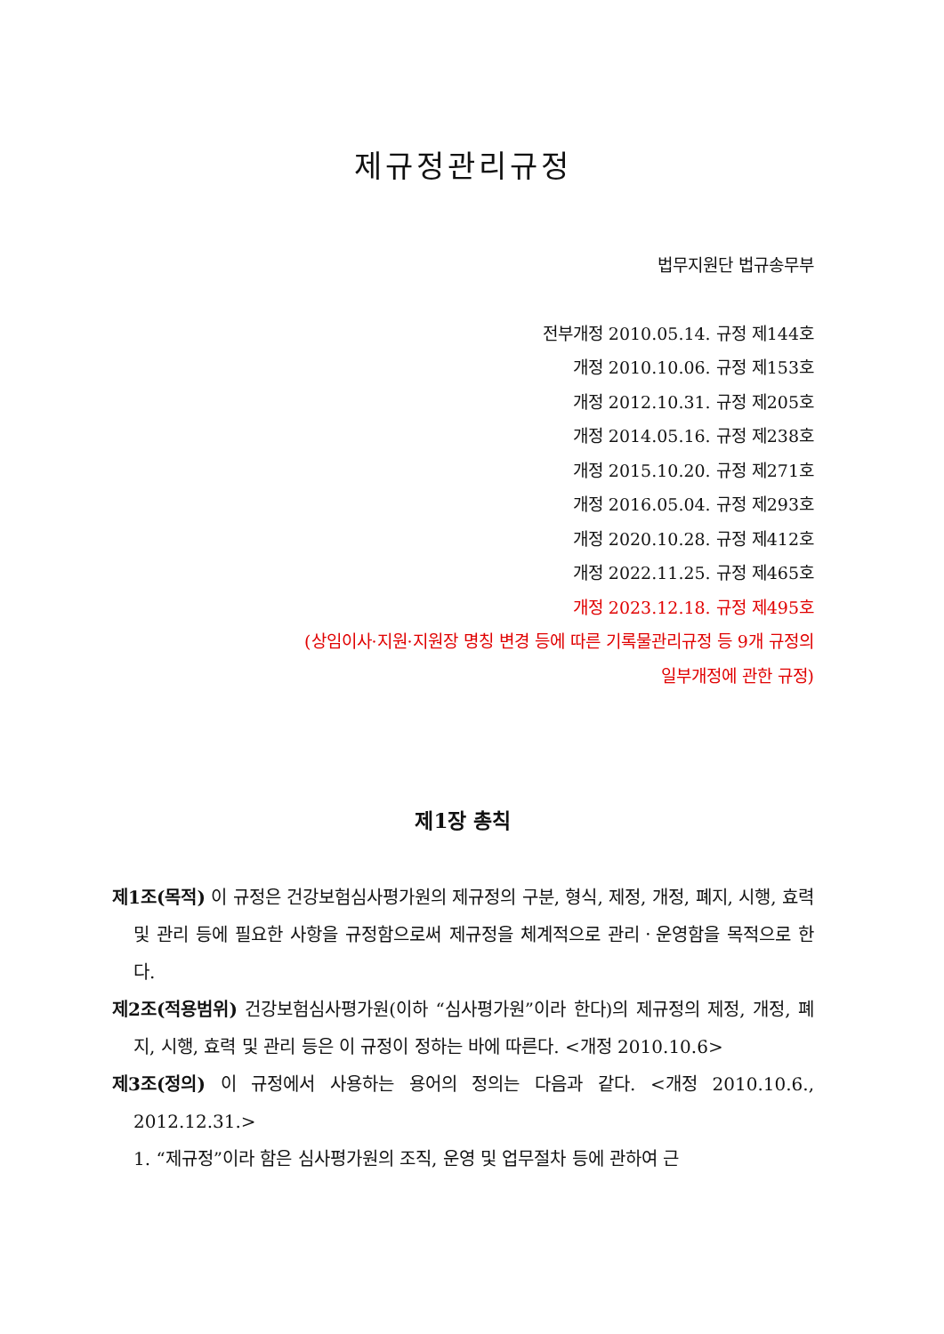제규정관리규정
법무지원단 법규송무부
전부개정 2010.05.14. 규정 제144호
개정 2010.10.06. 규정 제153호
개정 2012.10.31. 규정 제205호
개정 2014.05.16. 규정 제238호
개정 2015.10.20. 규정 제271호
개정 2016.05.04. 규정 제293호
개정 2020.10.28. 규정 제412호
개정 2022.11.25. 규정 제465호
개정 2023.12.18. 규정 제495호
(상임이사·지원·지원장 명칭 변경 등에 따른 기록물관리규정 등 9개 규정의
일부개정에 관한 규정)
제1장 총칙
제1조(목적) 이 규정은 건강보험심사평가원의 제규정의 구분, 형식, 제정, 개정, 폐지, 시행, 효력 및 관리 등에 필요한 사항을 규정함으로써 제규정을 체계적으로 관리ㆍ운영함을 목적으로 한다.
제2조(적용범위) 건강보험심사평가원(이하 “심사평가원”이라 한다)의 제규정의 제정, 개정, 폐지, 시행, 효력 및 관리 등은 이 규정이 정하는 바에 따른다. <개정 2010.10.6>
제3조(정의) 이 규정에서 사용하는 용어의 정의는 다음과 같다. <개정 2010.10.6., 2012.12.31.>
1. “제규정”이라 함은 심사평가원의 조직, 운영 및 업무절차 등에 관하여 근